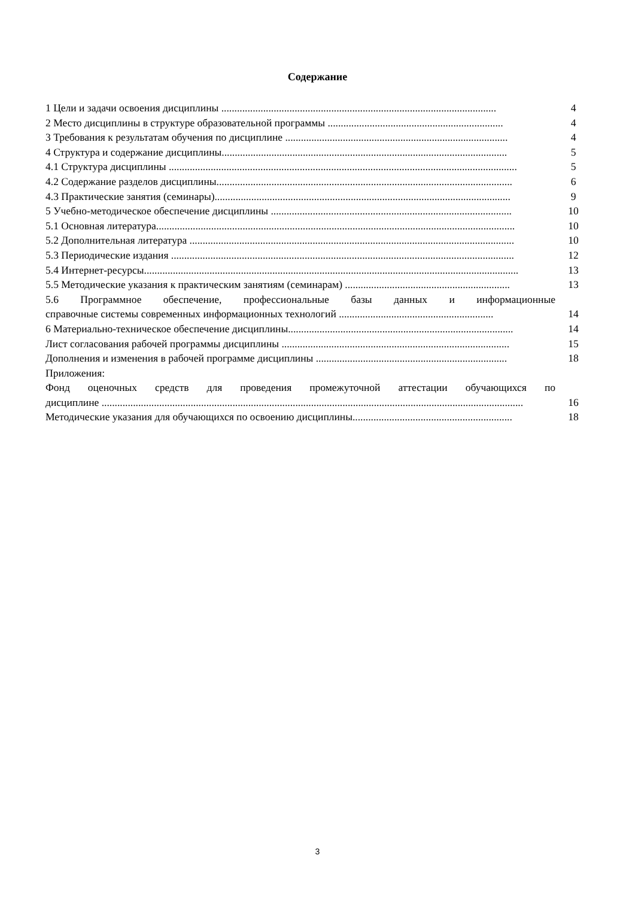Содержание
1 Цели и задачи освоения дисциплины ......................................................................................................... 4
2 Место дисциплины в структуре образовательной программы ................................................................... 4
3 Требования к результатам обучения по дисциплине ..................................................................................... 4
4 Структура и содержание дисциплины............................................................................................................. 5
4.1 Структура дисциплины ..................................................................................................................................... 5
4.2 Содержание разделов дисциплины................................................................................................................. 6
4.3 Практические занятия (семинары)................................................................................................................. 9
5 Учебно-методическое обеспечение дисциплины ............................................................................................ 10
5.1 Основная литература......................................................................................................................................... 10
5.2 Дополнительная литература ............................................................................................................................ 10
5.3 Периодические издания ................................................................................................................................... 12
5.4 Интернет-ресурсы............................................................................................................................................... 13
5.5 Методические указания к практическим занятиям (семинарам) ............................................................... 13
5.6 Программное обеспечение, профессиональные базы данных и информационные
справочные системы современных информационных технологий ........................................................... 14
6 Материально-техническое обеспечение дисциплины...................................................................................... 14
Лист согласования рабочей программы дисциплины ....................................................................................... 15
Дополнения и изменения в рабочей программе дисциплины ......................................................................... 18
Приложения:
Фонд оценочных средств для проведения промежуточной аттестации обучающихся по
дисциплине ................................................................................................................................................................. 16
Методические указания для обучающихся по освоению дисциплины............................................................. 18
3